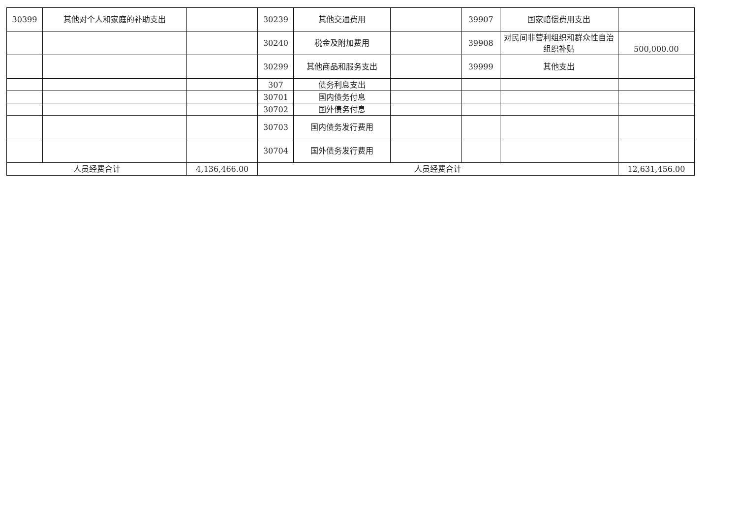| 30399 | 其他对个人和家庭的补助支出 | | 30239 | 其他交通费用 | | 39907 | 国家赔偿费用支出 | |
| | | | 30240 | 税金及附加费用 | | 39908 | 对民间非营利组织和群众性自治组织补贴 | 500,000.00 |
| | | | 30299 | 其他商品和服务支出 | | 39999 | 其他支出 | |
| | | | 307 | 债务利息支出 | | | | |
| | | | 30701 | 国内债务付息 | | | | |
| | | | 30702 | 国外债务付息 | | | | |
| | | | 30703 | 国内债务发行费用 | | | | |
| | | | 30704 | 国外债务发行费用 | | | | |
| 人员经费合计 | | 4,136,466.00 | 人员经费合计 | | | | | 12,631,456.00 |